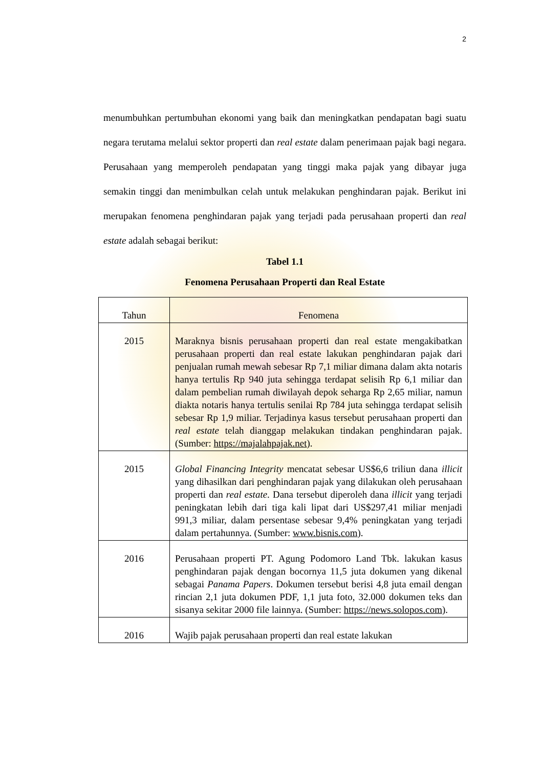2
menumbuhkan pertumbuhan ekonomi yang baik dan meningkatkan pendapatan bagi suatu negara terutama melalui sektor properti dan real estate dalam penerimaan pajak bagi negara. Perusahaan yang memperoleh pendapatan yang tinggi maka pajak yang dibayar juga semakin tinggi dan menimbulkan celah untuk melakukan penghindaran pajak. Berikut ini merupakan fenomena penghindaran pajak yang terjadi pada perusahaan properti dan real estate adalah sebagai berikut:
Tabel 1.1
Fenomena Perusahaan Properti dan Real Estate
| Tahun | Fenomena |
| --- | --- |
| 2015 | Maraknya bisnis perusahaan properti dan real estate mengakibatkan perusahaan properti dan real estate lakukan penghindaran pajak dari penjualan rumah mewah sebesar Rp 7,1 miliar dimana dalam akta notaris hanya tertulis Rp 940 juta sehingga terdapat selisih Rp 6,1 miliar dan dalam pembelian rumah diwilayah depok seharga Rp 2,65 miliar, namun diakta notaris hanya tertulis senilai Rp 784 juta sehingga terdapat selisih sebesar Rp 1,9 miliar. Terjadinya kasus tersebut perusahaan properti dan real estate telah dianggap melakukan tindakan penghindaran pajak. (Sumber: https://majalahpajak.net ). |
| 2015 | Global Financing Integrity mencatat sebesar US$6,6 triliun dana illicit yang dihasilkan dari penghindaran pajak yang dilakukan oleh perusahaan properti dan real estate . Dana tersebut diperoleh dana illicit yang terjadi peningkatan lebih dari tiga kali lipat dari US$297,41 miliar menjadi 991,3 miliar, dalam persentase sebesar 9,4% peningkatan yang terjadi dalam pertahunnya. (Sumber: www.bisnis.com ). |
| 2016 | Perusahaan properti PT. Agung Podomoro Land Tbk. lakukan kasus penghindaran pajak dengan bocornya 11,5 juta dokumen yang dikenal sebagai Panama Papers . Dokumen tersebut berisi 4,8 juta email dengan rincian 2,1 juta dokumen PDF, 1,1 juta foto, 32.000 dokumen teks dan sisanya sekitar 2000 file lainnya. (Sumber: https://news.solopos.com ). |
| 2016 | Wajib pajak perusahaan properti dan real estate lakukan |